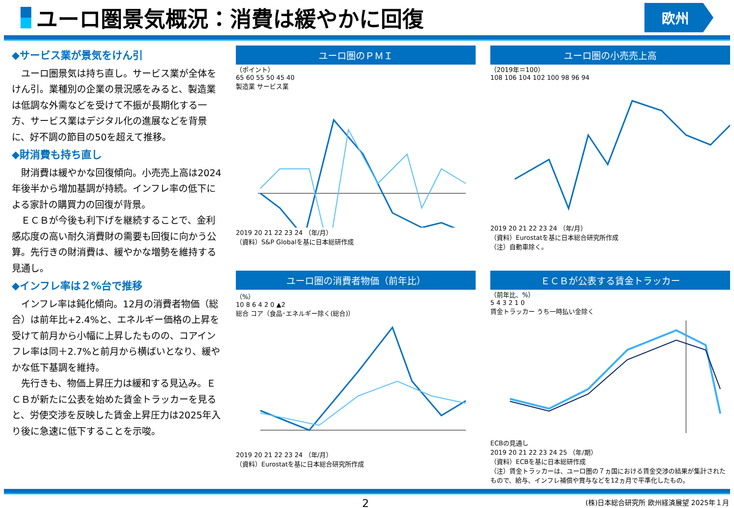ユーロ圏景気概況：消費は緩やかに回復
欧州
◆サービス業が景気をけん引
　ユーロ圏景気は持ち直し。サービス業が全体をけん引。業種別の企業の景況感をみると、製造業は低調な外需などを受けて不振が長期化する一方、サービス業はデジタル化の進展などを背景に、好不調の節目の50を超えて推移。
◆財消費も持ち直し
　財消費は緩やかな回復傾向。小売売上高は2024年後半から増加基調が持続。インフレ率の低下による家計の購買力の回復が背景。
　ＥＣＢが今後も利下げを継続することで、金利感応度の高い耐久消費財の需要も回復に向かう公算。先行きの財消費は、緩やかな増勢を維持する見通し。
◆インフレ率は２%台で推移
　インフレ率は鈍化傾向。12月の消費者物価（総合）は前年比+2.4%と、エネルギー価格の上昇を受けて前月から小幅に上昇したものの、コアインフレ率は同＋2.7%と前月から横ばいとなり、緩やかな低下基調を維持。
　先行きも、物価上昇圧力は緩和する見込み。ＥＣＢが新たに公表を始めた賃金トラッカーを見ると、労使交渉を反映した賃金上昇圧力は2025年入り後に急速に低下することを示唆。
ユーロ圏のＰＭＩ
（ポイント）
65 60 55 50 45 40
製造業 サービス業
2019 20 21 22 23 24 （年/月）
（資料）S&P Globalを基に日本総研作成
ユーロ圏の小売売上高
（2019年＝100）
108 106 104 102 100 98 96 94
2019 20 21 22 23 24 （年/月）
（資料）Eurostatを基に日本総合研究所作成
（注）自動車除く。
ユーロ圏の消費者物価（前年比）
（%）
10 8 6 4 2 0 ▲2
総合 コア（食品･エネルギー除く(総合)）
2019 20 21 22 23 24 （年/月）
（資料）Eurostatを基に日本総合研究所作成
ＥＣＢが公表する賃金トラッカー
（前年比、%）
5 4 3 2 1 0
賃金トラッカー うち一時払い金除く
ECBの見通し
2019 20 21 22 23 24 25 （年/期）
（資料）ECBを基に日本総研作成
（注）賃金トラッカーは、ユーロ圏の７ヵ国における賃金交渉の結果が集計されたもので、給与、インフレ補償や賞与などを12ヵ月で平準化したもの。
2 (株)日本総合研究所 欧州経済展望 2025年１月